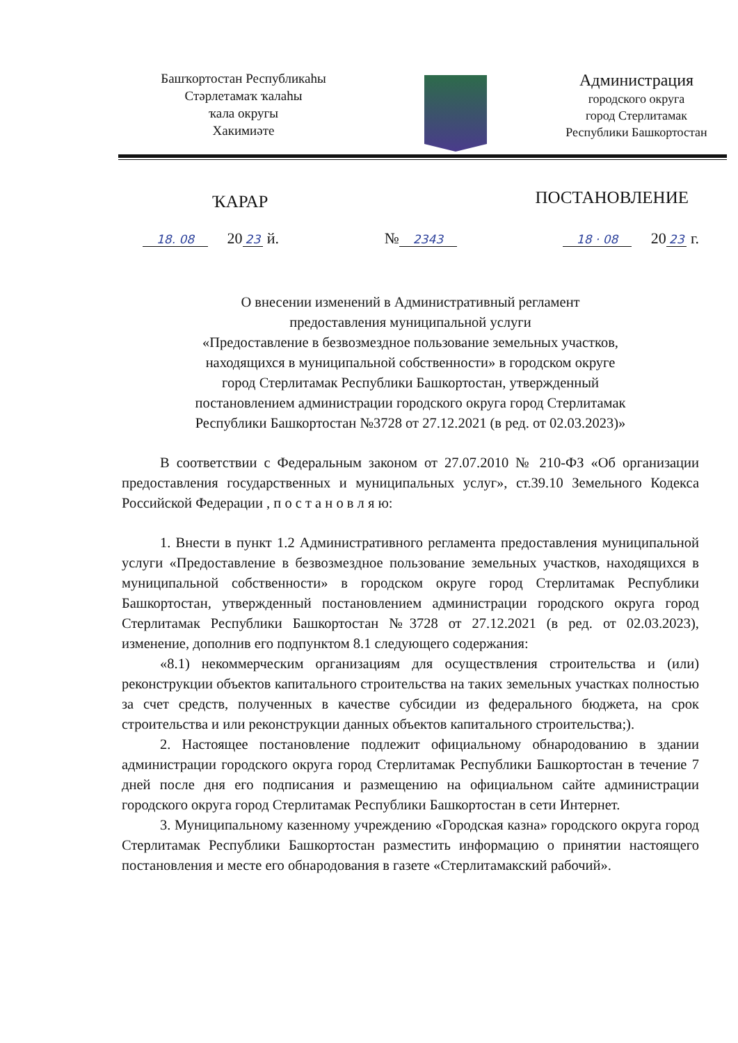Башҡортостан Республикаһы
Стәрлетамаҡ ҡалаһы
ҡала округы
Хакимиәте
Администрация
городского округа
город Стерлитамак
Республики Башкортостан
ҠАРАР ПОСТАНОВЛЕНИЕ
18. 08 20 23 й. № 2343 18 · 08 20 23 г.
О внесении изменений в Административный регламент
предоставления муниципальной услуги
«Предоставление в безвозмездное пользование земельных участков,
находящихся в муниципальной собственности» в городском округе
город Стерлитамак Республики Башкортостан, утвержденный
постановлением администрации городского округа город Стерлитамак
Республики Башкортостан №3728 от 27.12.2021 (в ред. от 02.03.2023)»
В соответствии с Федеральным законом от 27.07.2010 № 210-ФЗ «Об организации предоставления государственных и муниципальных услуг», ст.39.10 Земельного Кодекса Российской Федерации , п о с т а н о в л я ю:
1. Внести в пункт 1.2 Административного регламента предоставления муниципальной услуги «Предоставление в безвозмездное пользование земельных участков, находящихся в муниципальной собственности» в городском округе город Стерлитамак Республики Башкортостан, утвержденный постановлением администрации городского округа город Стерлитамак Республики Башкортостан №3728 от 27.12.2021 (в ред. от 02.03.2023), изменение, дополнив его подпунктом 8.1 следующего содержания:
«8.1) некоммерческим организациям для осуществления строительства и (или) реконструкции объектов капитального строительства на таких земельных участках полностью за счет средств, полученных в качестве субсидии из федерального бюджета, на срок строительства и или реконструкции данных объектов капитального строительства;).
2. Настоящее постановление подлежит официальному обнародованию в здании администрации городского округа город Стерлитамак Республики Башкортостан в течение 7 дней после дня его подписания и размещению на официальном сайте администрации городского округа город Стерлитамак Республики Башкортостан в сети Интернет.
3. Муниципальному казенному учреждению «Городская казна» городского округа город Стерлитамак Республики Башкортостан разместить информацию о принятии настоящего постановления и месте его обнародования в газете «Стерлитамакский рабочий».